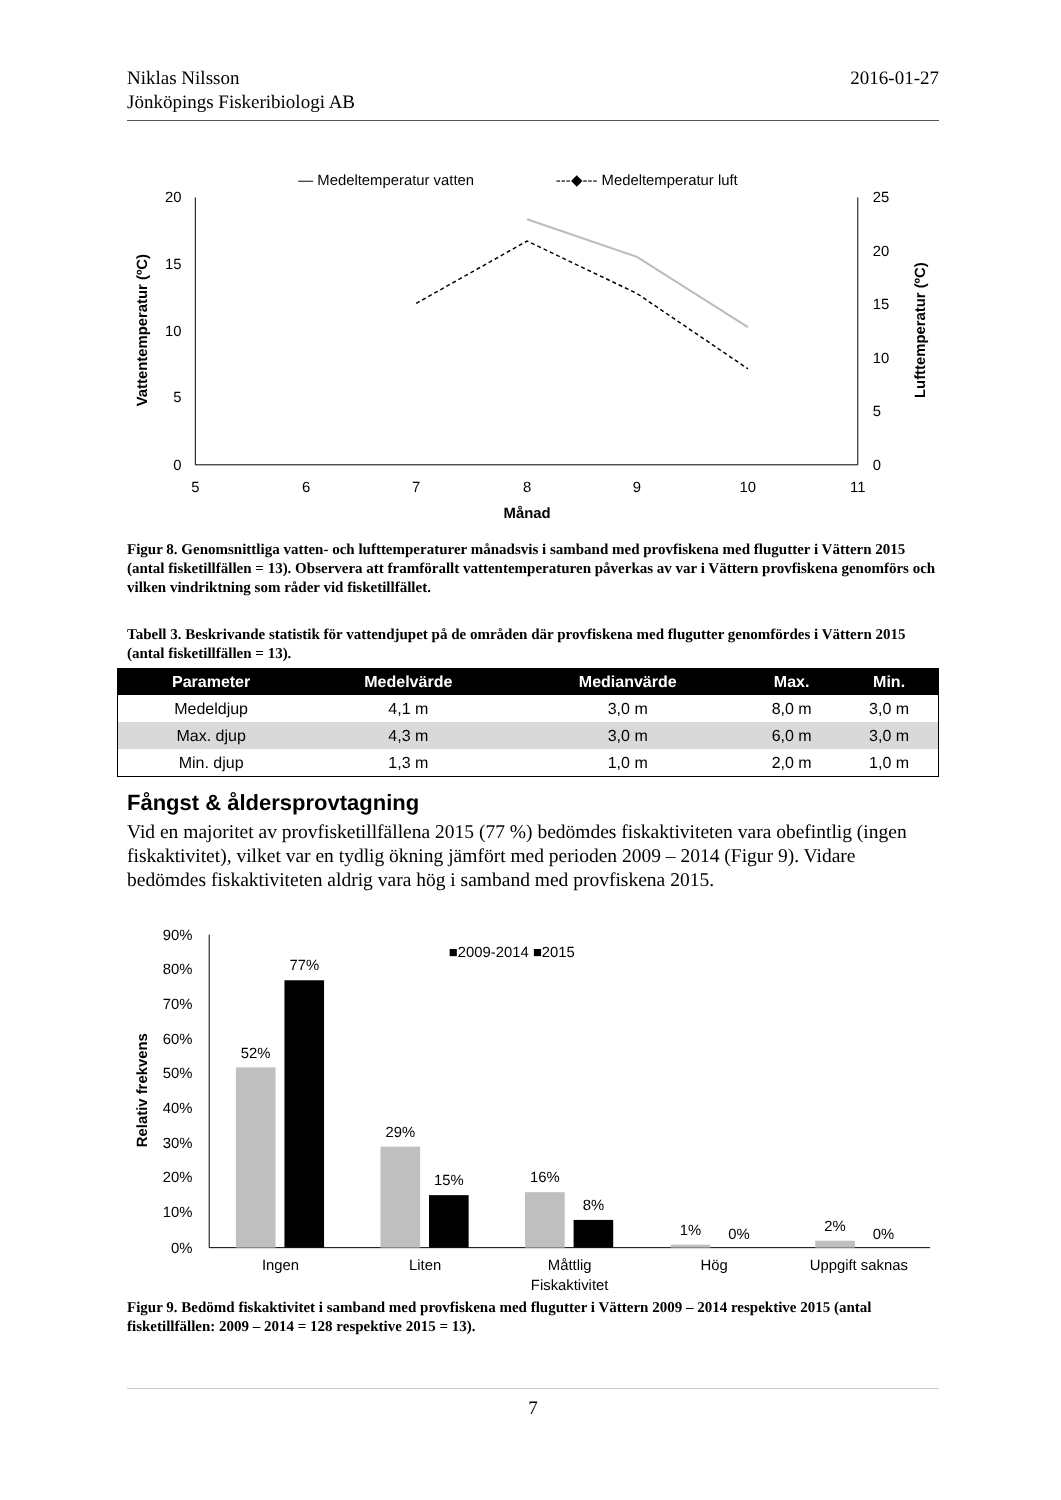Niklas Nilsson
Jönköpings Fiskeribiologi AB
2016-01-27
— Medeltemperatur vatten
---◆--- Medeltemperatur luft
20
15
10
5
0
25
20
15
10
5
0
5
6
7
8
9
10
11
Månad
Vattentemperatur (ºC)
Lufttemperatur (ºC)
Figur 8. Genomsnittliga vatten- och lufttemperaturer månadsvis i samband med provfiskena med flugutter i Vättern 2015 (antal fisketillfällen = 13). Observera att framförallt vattentemperaturen påverkas av var i Vättern provfiskena genomförs och vilken vindriktning som råder vid fisketillfället.
Tabell 3. Beskrivande statistik för vattendjupet på de områden där provfiskena med flugutter genomfördes i Vättern 2015 (antal fisketillfällen = 13).
| Parameter | Medelvärde | Medianvärde | Max. | Min. |
| --- | --- | --- | --- | --- |
| Medeldjup | 4,1 m | 3,0 m | 8,0 m | 3,0 m |
| Max. djup | 4,3 m | 3,0 m | 6,0 m | 3,0 m |
| Min. djup | 1,3 m | 1,0 m | 2,0 m | 1,0 m |
Fångst & åldersprovtagning
Vid en majoritet av provfisketillfällena 2015 (77 %) bedömdes fiskaktiviteten vara obefintlig (ingen fiskaktivitet), vilket var en tydlig ökning jämfört med perioden 2009 – 2014 (Figur 9). Vidare bedömdes fiskaktiviteten aldrig vara hög i samband med provfiskena 2015.
90%
80%
70%
60%
50%
40%
30%
20%
10%
0%
Relativ frekvens
■2009-2014 ■2015
52%
77%
29%
15%
16%
8%
1%
0%
2%
0%
Ingen
Liten
Måttlig
Hög
Uppgift saknas
Fiskaktivitet
Figur 9. Bedömd fiskaktivitet i samband med provfiskena med flugutter i Vättern 2009 – 2014 respektive 2015 (antal fisketillfällen: 2009 – 2014 = 128 respektive 2015 = 13).
7